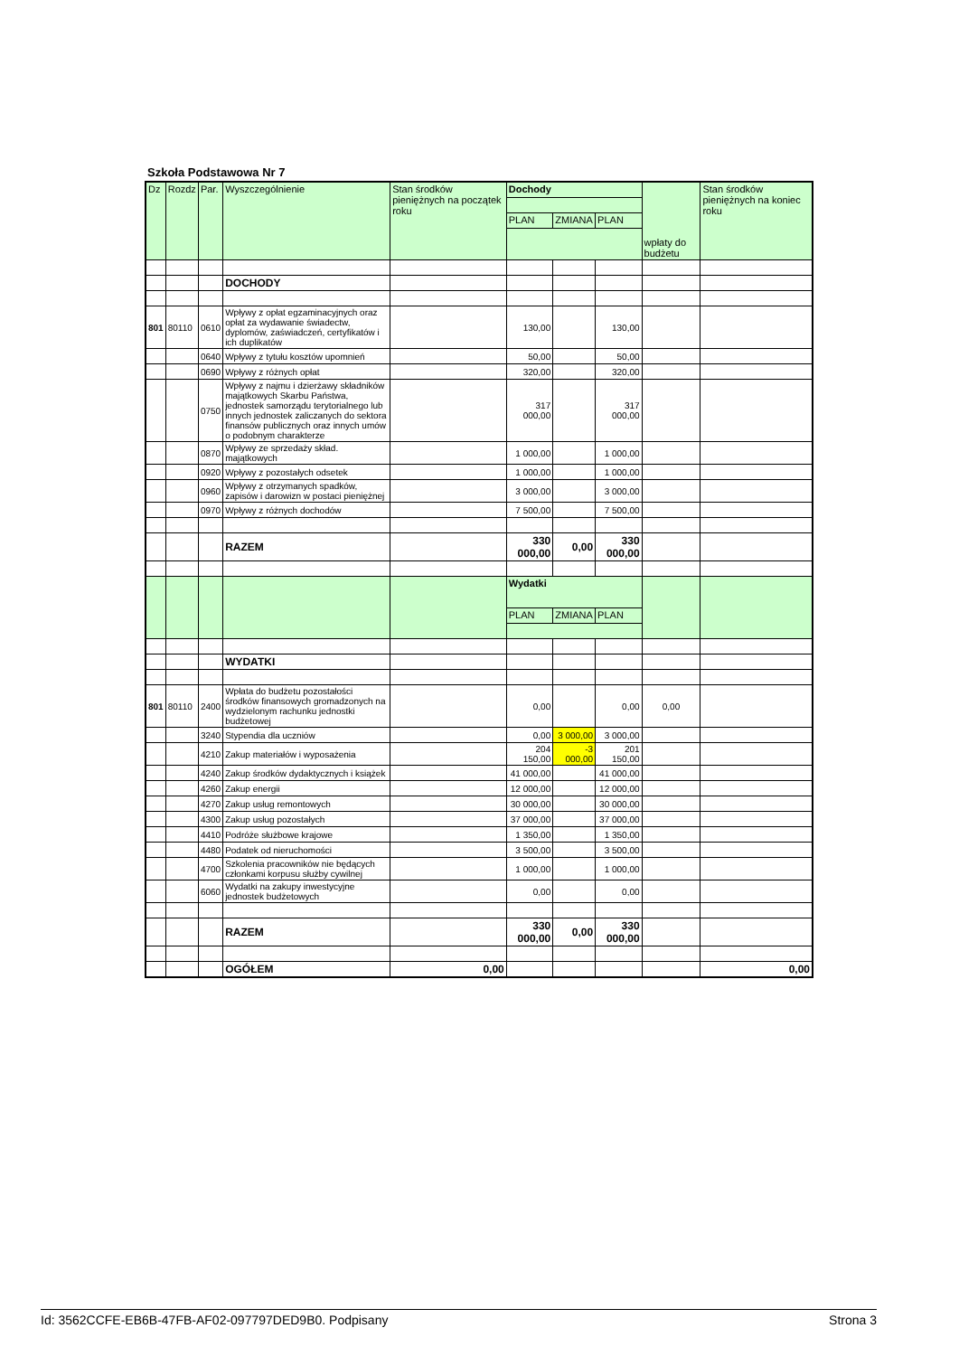Szkoła Podstawowa Nr 7
| Dz | Rozdz | Par. | Wyszczególnienie | Stan środków pieniężnych na początek roku | Dochody | | | wpłaty do budżetu | Stan środków pieniężnych na koniec roku |
| --- | --- | --- | --- | --- | --- | --- | --- | --- | --- |
| | | | | | PLAN | ZMIANA | PLAN | | |
| | | | DOCHODY | | | | | | |
| 801 | 80110 | 0610 | Wpływy z opłat egzaminacyjnych oraz opłat za wydawanie świadectw, dyplomów, zaświadczeń, certyfikatów i ich duplikatów | | 130,00 | | 130,00 | | |
| | | 0640 | Wpływy z tytułu kosztów upomnień | | 50,00 | | 50,00 | | |
| | | 0690 | Wpływy z różnych opłat | | 320,00 | | 320,00 | | |
| | | 0750 | Wpływy z najmu i dzierżawy składników majątkowych Skarbu Państwa, jednostek samorządu terytorialnego lub innych jednostek zaliczanych do sektora finansów publicznych oraz innych umów o podobnym charakterze | | 317 000,00 | | 317 000,00 | | |
| | | 0870 | Wpływy ze sprzedaży skład. majątkowych | | 1 000,00 | | 1 000,00 | | |
| | | 0920 | Wpływy z pozostałych odsetek | | 1 000,00 | | 1 000,00 | | |
| | | 0960 | Wpływy z otrzymanych spadków, zapisów i darowizn w postaci pieniężnej | | 3 000,00 | | 3 000,00 | | |
| | | 0970 | Wpływy z różnych dochodów | | 7 500,00 | | 7 500,00 | | |
| | | | RAZEM | | 330 000,00 | 0,00 | 330 000,00 | | |
| | | | | | Wydatki | | | | |
| | | | | | PLAN | ZMIANA | PLAN | | |
| | | | WYDATKI | | | | | | |
| 801 | 80110 | 2400 | Wpłata do budżetu pozostałości środków finansowych gromadzonych na wydzielonym rachunku jednostki budżetowej | | 0,00 | | 0,00 | 0,00 | |
| | | 3240 | Stypendia dla uczniów | | 0,00 | 3 000,00 | 3 000,00 | | |
| | | 4210 | Zakup materiałów i wyposażenia | | 204 150,00 | -3 000,00 | 201 150,00 | | |
| | | 4240 | Zakup środków dydaktycznych i książek | | 41 000,00 | | 41 000,00 | | |
| | | 4260 | Zakup energii | | 12 000,00 | | 12 000,00 | | |
| | | 4270 | Zakup usług remontowych | | 30 000,00 | | 30 000,00 | | |
| | | 4300 | Zakup usług pozostałych | | 37 000,00 | | 37 000,00 | | |
| | | 4410 | Podróże służbowe krajowe | | 1 350,00 | | 1 350,00 | | |
| | | 4480 | Podatek od nieruchomości | | 3 500,00 | | 3 500,00 | | |
| | | 4700 | Szkolenia pracowników nie będących członkami korpusu służby cywilnej | | 1 000,00 | | 1 000,00 | | |
| | | 6060 | Wydatki na zakupy inwestycyjne jednostek budżetowych | | 0,00 | | 0,00 | | |
| | | | RAZEM | | 330 000,00 | 0,00 | 330 000,00 | | |
| | | | OGÓŁEM | 0,00 | | | | | 0,00 |
Id: 3562CCFE-EB6B-47FB-AF02-097797DED9B0. Podpisany Strona 3